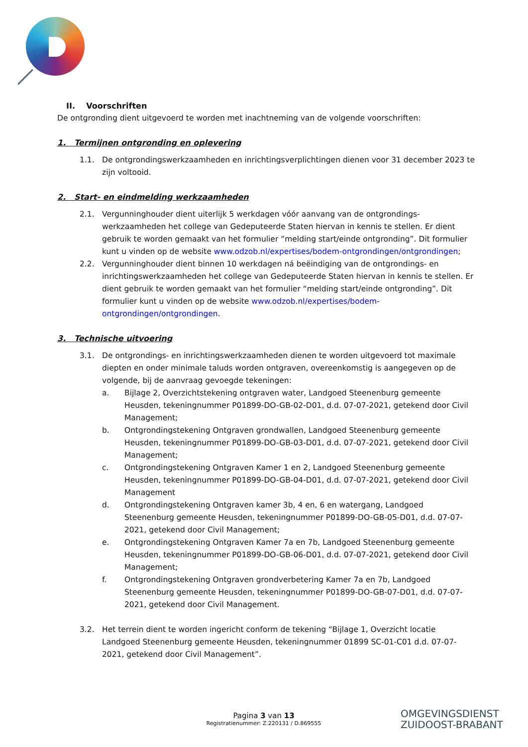II. Voorschriften
De ontgronding dient uitgevoerd te worden met inachtneming van de volgende voorschriften:
1. Termijnen ontgronding en oplevering
1.1. De ontgrondingswerkzaamheden en inrichtingsverplichtingen dienen voor 31 december 2023 te zijn voltooid.
2. Start- en eindmelding werkzaamheden
2.1. Vergunninghouder dient uiterlijk 5 werkdagen vóór aanvang van de ontgrondings-werkzaamheden het college van Gedeputeerde Staten hiervan in kennis te stellen. Er dient gebruik te worden gemaakt van het formulier “melding start/einde ontgronding”. Dit formulier kunt u vinden op de website www.odzob.nl/expertises/bodem-ontgrondingen/ontgrondingen;
2.2. Vergunninghouder dient binnen 10 werkdagen ná beëindiging van de ontgrondings- en inrichtingswerkzaamheden het college van Gedeputeerde Staten hiervan in kennis te stellen. Er dient gebruik te worden gemaakt van het formulier “melding start/einde ontgronding”. Dit formulier kunt u vinden op de website www.odzob.nl/expertises/bodem-ontgrondingen/ontgrondingen.
3. Technische uitvoering
3.1. De ontgrondings- en inrichtingswerkzaamheden dienen te worden uitgevoerd tot maximale diepten en onder minimale taluds worden ontgraven, overeenkomstig is aangegeven op de volgende, bij de aanvraag gevoegde tekeningen:
a. Bijlage 2, Overzichtstekening ontgraven water, Landgoed Steenenburg gemeente Heusden, tekeningnummer P01899-DO-GB-02-D01, d.d. 07-07-2021, getekend door Civil Management;
b. Ontgrondingstekening Ontgraven grondwallen, Landgoed Steenenburg gemeente Heusden, tekeningnummer P01899-DO-GB-03-D01, d.d. 07-07-2021, getekend door Civil Management;
c. Ontgrondingstekening Ontgraven Kamer 1 en 2, Landgoed Steenenburg gemeente Heusden, tekeningnummer P01899-DO-GB-04-D01, d.d. 07-07-2021, getekend door Civil Management
d. Ontgrondingstekening Ontgraven kamer 3b, 4 en, 6 en watergang, Landgoed Steenenburg gemeente Heusden, tekeningnummer P01899-DO-GB-05-D01, d.d. 07-07-2021, getekend door Civil Management;
e. Ontgrondingstekening Ontgraven Kamer 7a en 7b, Landgoed Steenenburg gemeente Heusden, tekeningnummer P01899-DO-GB-06-D01, d.d. 07-07-2021, getekend door Civil Management;
f. Ontgrondingstekening Ontgraven grondverbetering Kamer 7a en 7b, Landgoed Steenenburg gemeente Heusden, tekeningnummer P01899-DO-GB-07-D01, d.d. 07-07-2021, getekend door Civil Management.
3.2. Het terrein dient te worden ingericht conform de tekening “Bijlage 1, Overzicht locatie Landgoed Steenenburg gemeente Heusden, tekeningnummer 01899 SC-01-C01 d.d. 07-07-2021, getekend door Civil Management”.
Pagina 3 van 13
Registratienummer: Z.220131 / D.869555
OMGEVINGSDIENST
ZUIDOOST-BRABANT